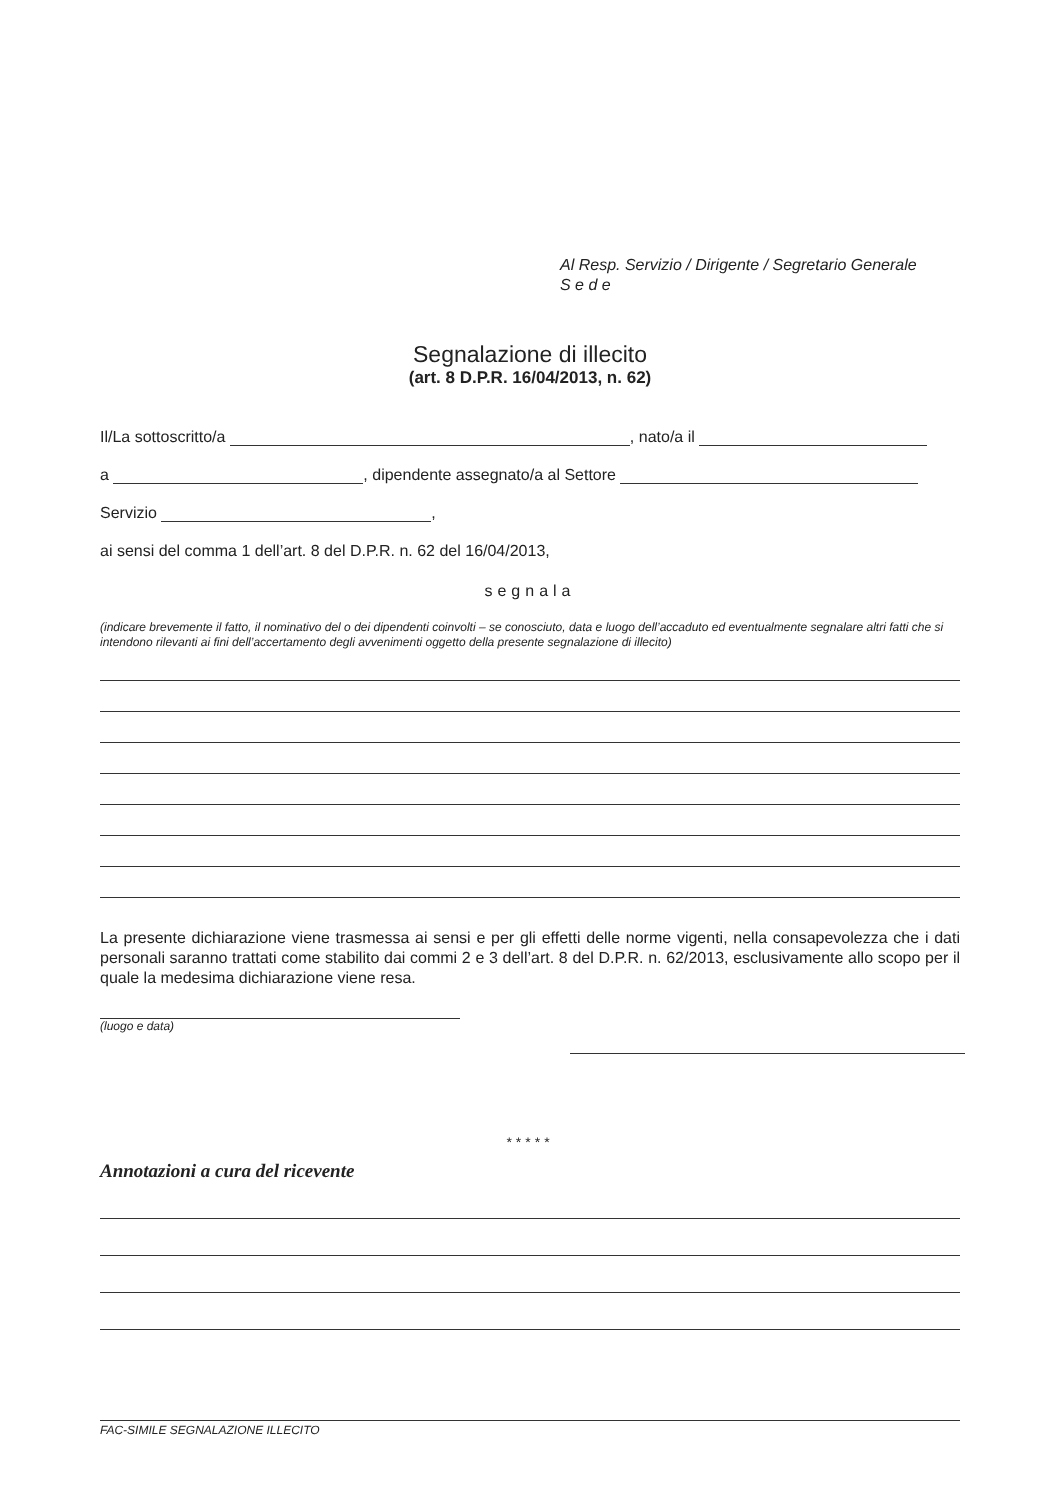Al Resp. Servizio / Dirigente / Segretario Generale
S e d e
Segnalazione di illecito
(art. 8 D.P.R. 16/04/2013, n. 62)
Il/La sottoscritto/a , nato/a il
a , dipendente assegnato/a al Settore
Servizio ,
ai sensi del comma 1 dell’art. 8 del D.P.R. n. 62 del 16/04/2013,
segnala
(indicare brevemente il fatto, il nominativo del o dei dipendenti coinvolti – se conosciuto, data e luogo dell’accaduto ed eventualmente segnalare altri fatti che si intendono rilevanti ai fini dell’accertamento degli avvenimenti oggetto della presente segnalazione di illecito)
La presente dichiarazione viene trasmessa ai sensi e per gli effetti delle norme vigenti, nella consapevolezza che i dati personali saranno trattati come stabilito dai commi 2 e 3 dell’art. 8 del D.P.R. n. 62/2013, esclusivamente allo scopo per il quale la medesima dichiarazione viene resa.
(luogo e data)
*****
Annotazioni a cura del ricevente
FAC-SIMILE SEGNALAZIONE ILLECITO